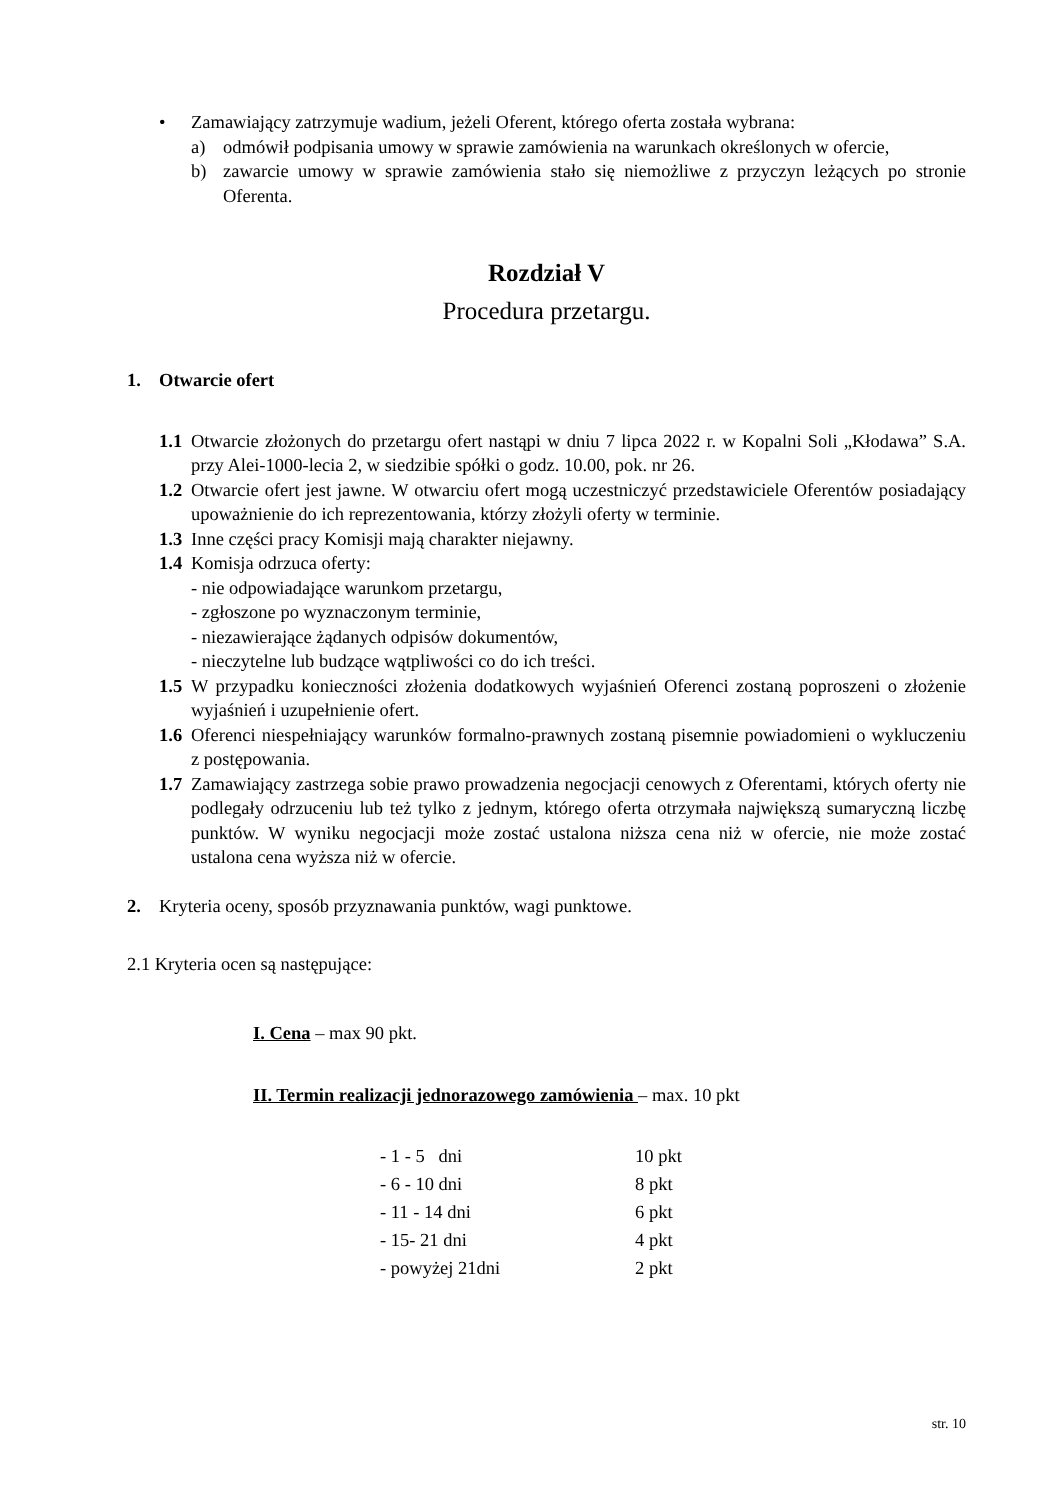• Zamawiający zatrzymuje wadium, jeżeli Oferent, którego oferta została wybrana:
a) odmówił podpisania umowy w sprawie zamówienia na warunkach określonych w ofercie,
b) zawarcie umowy w sprawie zamówienia stało się niemożliwe z przyczyn leżących po stronie Oferenta.
Rozdział V
Procedura przetargu.
1. Otwarcie ofert
1.1
Otwarcie złożonych do przetargu ofert nastąpi w dniu 7 lipca 2022 r. w Kopalni Soli „Kłodawa” S.A. przy Alei-1000-lecia 2, w siedzibie spółki o godz. 10.00, pok. nr 26.
1.2
Otwarcie ofert jest jawne. W otwarciu ofert mogą uczestniczyć przedstawiciele Oferentów posiadający upoważnienie do ich reprezentowania, którzy złożyli oferty w terminie.
1.3
Inne części pracy Komisji mają charakter niejawny.
1.4
Komisja odrzuca oferty:
- nie odpowiadające warunkom przetargu,
- zgłoszone po wyznaczonym terminie,
- niezawierające żądanych odpisów dokumentów,
- nieczytelne lub budzące wątpliwości co do ich treści.
1.5
W przypadku konieczności złożenia dodatkowych wyjaśnień Oferenci zostaną poproszeni o złożenie wyjaśnień i uzupełnienie ofert.
1.6
Oferenci niespełniający warunków formalno-prawnych zostaną pisemnie powiadomieni o wykluczeniu z postępowania.
1.7
Zamawiający zastrzega sobie prawo prowadzenia negocjacji cenowych z Oferentami, których oferty nie podlegały odrzuceniu lub też tylko z jednym, którego oferta otrzymała największą sumaryczną liczbę punktów. W wyniku negocjacji może zostać ustalona niższa cena niż w ofercie, nie może zostać ustalona cena wyższa niż w ofercie.
2. Kryteria oceny, sposób przyznawania punktów, wagi punktowe.
2.1 Kryteria ocen są następujące:
I. Cena – max 90 pkt.
II. Termin realizacji jednorazowego zamówienia – max. 10 pkt
| - 1 - 5 dni | 10 pkt |
| - 6 - 10 dni | 8 pkt |
| - 11 - 14 dni | 6 pkt |
| - 15- 21 dni | 4 pkt |
| - powyżej 21dni | 2 pkt |
str. 10